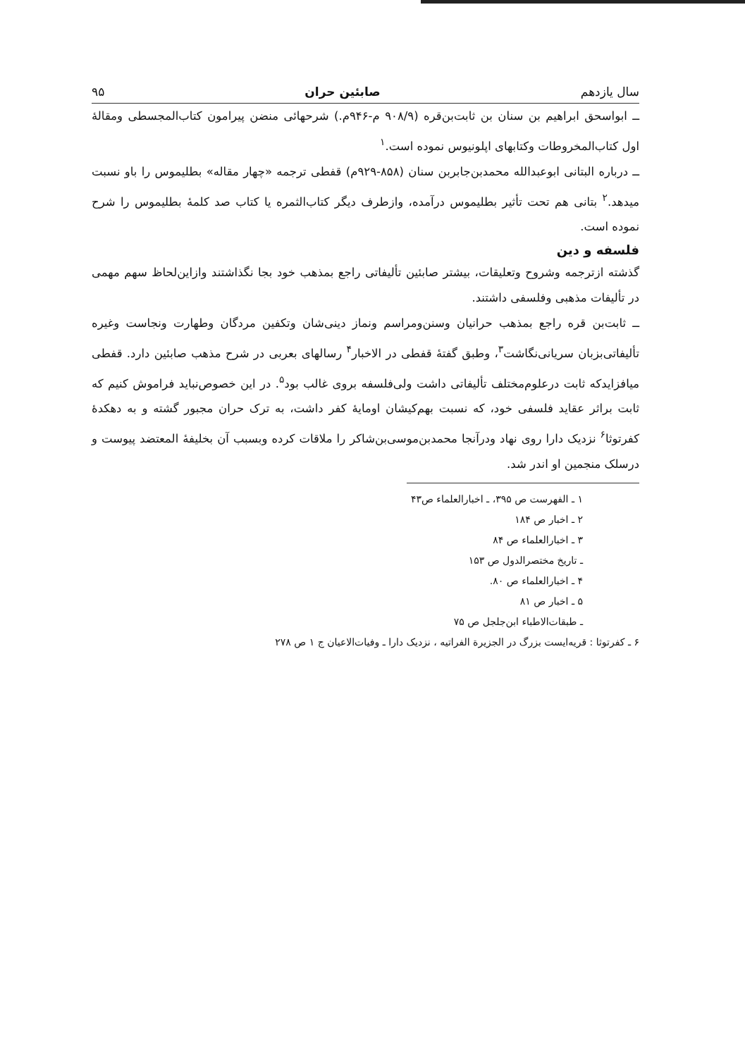سال یازدهم صابئین حران ۹۵
ــ ابواسحق ابراهیم بن سنان بن ثابت‌بن‌قره (۹۰۸/۹ م-۹۴۶م.) شرحهائی منضن پیرامون کتاب‌المجسطی ومقالهٔ اول کتاب‌المخروطات وکتابهای اپلونیوس نموده است.<sup>۱</sup>
ــ درباره البتانی ابوعبدالله محمدبن‌جابربن سنان (۸۵۸-۹۲۹م) قفطی ترجمه «چهار مقاله» بطلیموس را باو نسبت میدهد.<sup>۲</sup> بتانی هم تحت تأثیر بطلیموس درآمده، وازطرف دیگر کتاب‌الثمره یا کتاب صد کلمهٔ بطلیموس را شرح نموده است.
فلسفه و دین
گذشته ازترجمه وشروح وتعلیقات، بیشتر صابئین تألیفاتی راجع بمذهب خود بجا نگذاشتند وازاین‌لحاظ سهم مهمی در تألیفات مذهبی وفلسفی داشتند.
ــ ثابت‌بن قره راجع بمذهب حرانیان وسنن‌ومراسم ونماز دینی‌شان وتکفین مردگان وطهارت ونجاست وغیره تألیفاتی‌بزبان سریانی‌نگاشت<sup>۳</sup>، وطبق گفتهٔ قفطی در الاخبار<sup>۴</sup> رسالهای بعربی در شرح مذهب صابئین دارد. قفطی میافزایدکه ثابت درعلوم‌مختلف تألیفاتی داشت ولی‌فلسفه بروی غالب بود<sup>۵</sup>. در این خصوص‌نباید فراموش کنیم که ثابت براثر عقاید فلسفی خود، که نسبت بهم‌کیشان اومایهٔ کفر داشت، به ترک حران مجبور گشته و به دهکدهٔ کفرتوثا<sup>۶</sup> نزدیک دارا روی نهاد ودرآنجا محمدبن‌موسی‌بن‌شاکر را ملاقات کرده وبسبب آن بخلیفهٔ المعتضد پیوست و درسلک منجمین او اندر شد.
۱ ـ الفهرست ص ۳۹۵، ـ اخبارالعلماء ص۴۳
۲ ـ اخبار ص ۱۸۴
۳ ـ اخبارالعلماء ص ۸۴
ـ تاریخ مختصرالدول ص ۱۵۳
۴ ـ اخبارالعلماء ص ۸۰.
۵ ـ اخبار ص ۸۱
ـ طبقات‌الاطباء ابن‌جلجل ص ۷۵
۶ ـ کفرتوثا : قریه‌ایست بزرگ در الجزیرة الفراتیه ، نزدیک دارا ـ وفیات‌الاعیان ج ۱ ص ۲۷۸